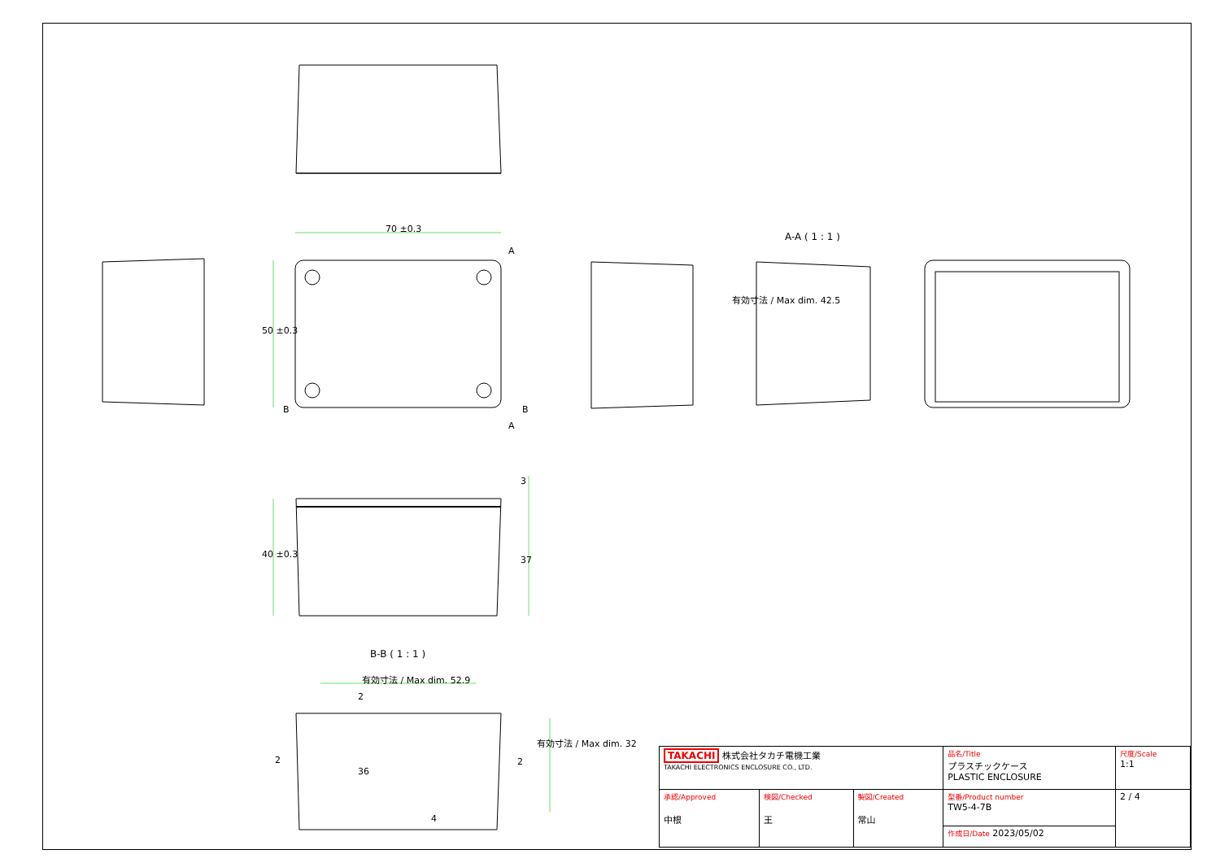70 ±0.3
50 ±0.3
40 ±0.3
37
3
A
A
B B
A-A ( 1 : 1 )
有効寸法 / Max dim. 42.5
B-B ( 1 : 1 )
有効寸法 / Max dim. 52.9
有効寸法 / Max dim. 32
2
36
2 2
4
| TAKACHI 株式会社タカチ電機工業 TAKACHI ELECTRONICS ENCLOSURE CO., LTD. | | | 品名/Title プラスチックケース PLASTIC ENCLOSURE | 尺度/Scale 1:1 |
| 承認/Approved 中根 | 検図/Checked 王 | 製図/Created 常山 | 型番/Product number TW5-4-7B | 2 / 4 |
| | | | 作成日/Date 2023/05/02 | |